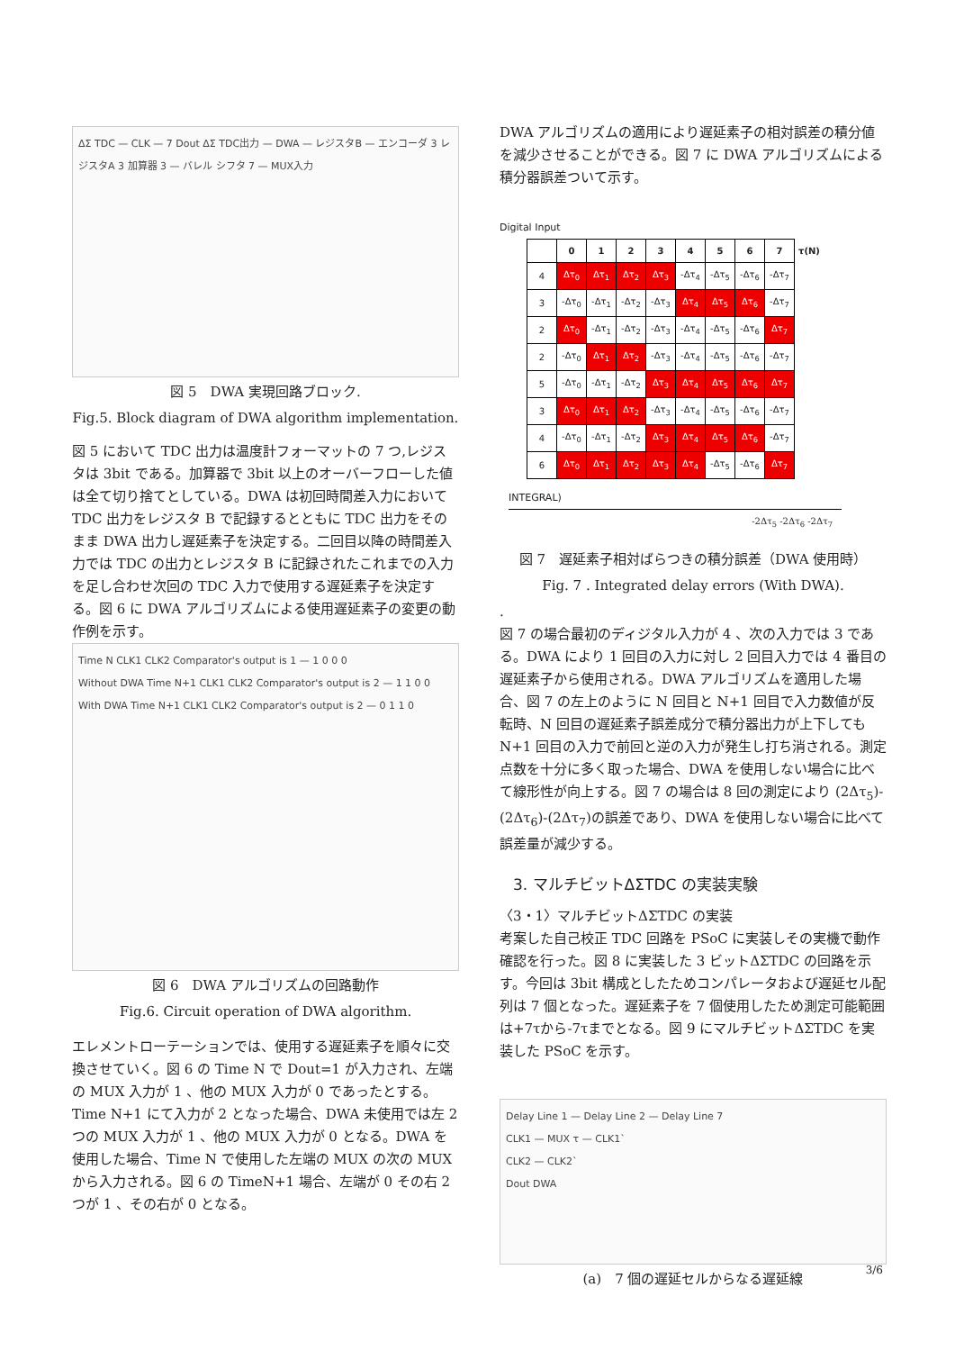ΔΣ TDC — CLK — 7 Dout ΔΣ TDC出力 — DWA — レジスタB — エンコーダ 3 レジスタA 3 加算器 3 — バレル シフタ 7 — MUX入力
図 5　DWA 実現回路ブロック.
Fig.5. Block diagram of DWA algorithm implementation.
図 5 において TDC 出力は温度計フォーマットの 7 つ,レジスタは 3bit である。加算器で 3bit 以上のオーバーフローした値は全て切り捨てとしている。DWA は初回時間差入力において TDC 出力をレジスタ B で記録するとともに TDC 出力をそのまま DWA 出力し遅延素子を決定する。二回目以降の時間差入力では TDC の出力とレジスタ B に記録されたこれまでの入力を足し合わせ次回の TDC 入力で使用する遅延素子を決定する。図 6 に DWA アルゴリズムによる使用遅延素子の変更の動作例を示す。
Time N CLK1 CLK2 Comparator's output is 1 — 1 0 0 0
Without DWA Time N+1 CLK1 CLK2 Comparator's output is 2 — 1 1 0 0
With DWA Time N+1 CLK1 CLK2 Comparator's output is 2 — 0 1 1 0
図 6　DWA アルゴリズムの回路動作
Fig.6. Circuit operation of DWA algorithm.
エレメントローテーションでは、使用する遅延素子を順々に交換させていく。図 6 の Time N で Dout=1 が入力され、左端の MUX 入力が 1 、他の MUX 入力が 0 であったとする。Time N+1 にて入力が 2 となった場合、DWA 未使用では左 2 つの MUX 入力が 1 、他の MUX 入力が 0 となる。DWA を使用した場合、Time N で使用した左端の MUX の次の MUX から入力される。図 6 の TimeN+1 場合、左端が 0 その右 2 つが 1 、その右が 0 となる。
DWA アルゴリズムの適用により遅延素子の相対誤差の積分値を減少させることができる。図 7 に DWA アルゴリズムによる積分器誤差ついて示す。
Digital Input
| | 0 | 1 | 2 | 3 | 4 | 5 | 6 | 7 | τ(N) |
| --- | --- | --- | --- | --- | --- | --- | --- | --- | --- |
| 4 | Δτ<sub>0</sub> | Δτ<sub>1</sub> | Δτ<sub>2</sub> | Δτ<sub>3</sub> | -Δτ<sub>4</sub> | -Δτ<sub>5</sub> | -Δτ<sub>6</sub> | -Δτ<sub>7</sub> | |
| 3 | -Δτ<sub>0</sub> | -Δτ<sub>1</sub> | -Δτ<sub>2</sub> | -Δτ<sub>3</sub> | Δτ<sub>4</sub> | Δτ<sub>5</sub> | Δτ<sub>6</sub> | -Δτ<sub>7</sub> | |
| 2 | Δτ<sub>0</sub> | -Δτ<sub>1</sub> | -Δτ<sub>2</sub> | -Δτ<sub>3</sub> | -Δτ<sub>4</sub> | -Δτ<sub>5</sub> | -Δτ<sub>6</sub> | Δτ<sub>7</sub> | |
| 2 | -Δτ<sub>0</sub> | Δτ<sub>1</sub> | Δτ<sub>2</sub> | -Δτ<sub>3</sub> | -Δτ<sub>4</sub> | -Δτ<sub>5</sub> | -Δτ<sub>6</sub> | -Δτ<sub>7</sub> | |
| 5 | -Δτ<sub>0</sub> | -Δτ<sub>1</sub> | -Δτ<sub>2</sub> | Δτ<sub>3</sub> | Δτ<sub>4</sub> | Δτ<sub>5</sub> | Δτ<sub>6</sub> | Δτ<sub>7</sub> | |
| 3 | Δτ<sub>0</sub> | Δτ<sub>1</sub> | Δτ<sub>2</sub> | -Δτ<sub>3</sub> | -Δτ<sub>4</sub> | -Δτ<sub>5</sub> | -Δτ<sub>6</sub> | -Δτ<sub>7</sub> | |
| 4 | -Δτ<sub>0</sub> | -Δτ<sub>1</sub> | -Δτ<sub>2</sub> | Δτ<sub>3</sub> | Δτ<sub>4</sub> | Δτ<sub>5</sub> | Δτ<sub>6</sub> | -Δτ<sub>7</sub> | |
| 6 | Δτ<sub>0</sub> | Δτ<sub>1</sub> | Δτ<sub>2</sub> | Δτ<sub>3</sub> | Δτ<sub>4</sub> | -Δτ<sub>5</sub> | -Δτ<sub>6</sub> | Δτ<sub>7</sub> | |
INTEGRAL)
-2Δτ<sub>5</sub> -2Δτ<sub>6</sub> -2Δτ<sub>7</sub>
図 7　遅延素子相対ばらつきの積分誤差（DWA 使用時）
Fig. 7 . Integrated delay errors (With DWA).
.
図 7 の場合最初のディジタル入力が 4 、次の入力では 3 である。DWA により 1 回目の入力に対し 2 回目入力では 4 番目の遅延素子から使用される。DWA アルゴリズムを適用した場合、図 7 の左上のように N 回目と N+1 回目で入力数値が反転時、N 回目の遅延素子誤差成分で積分器出力が上下しても N+1 回目の入力で前回と逆の入力が発生し打ち消される。測定点数を十分に多く取った場合、DWA を使用しない場合に比べて線形性が向上する。図 7 の場合は 8 回の測定により (2Δτ<sub>5</sub>)-(2Δτ<sub>6</sub>)-(2Δτ<sub>7</sub>)の誤差であり、DWA を使用しない場合に比べて誤差量が減少する。
3. マルチビットΔΣTDC の実装実験
〈3・1〉マルチビットΔΣTDC の実装
考案した自己校正 TDC 回路を PSoC に実装しその実機で動作確認を行った。図 8 に実装した 3 ビットΔΣTDC の回路を示す。今回は 3bit 構成としたためコンパレータおよび遅延セル配列は 7 個となった。遅延素子を 7 個使用したため測定可能範囲は+7τから-7τまでとなる。図 9 にマルチビットΔΣTDC を実装した PSoC を示す。
Delay Line 1 — Delay Line 2 — Delay Line 7
CLK1 — MUX τ — CLK1`
CLK2 — CLK2`
Dout DWA
(a)　7 個の遅延セルからなる遅延線
3/6